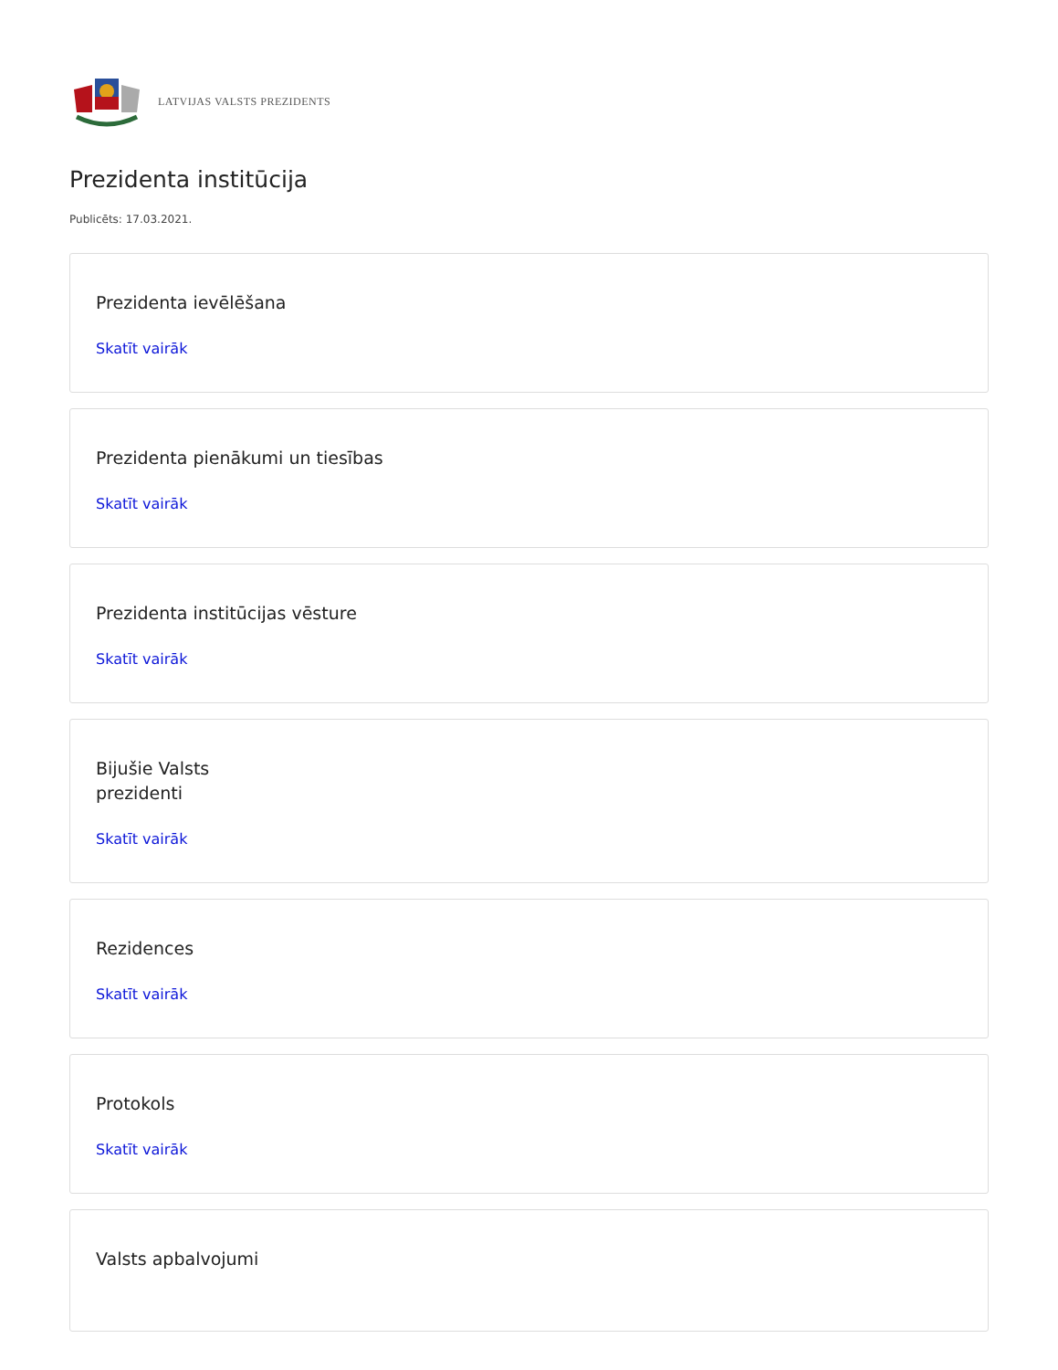LATVIJAS VALSTS PREZIDENTS
Prezidenta institūcija
Publicēts: 17.03.2021.
Prezidenta ievēlēšana
Skatīt vairāk
Prezidenta pienākumi un tiesības
Skatīt vairāk
Prezidenta institūcijas vēsture
Skatīt vairāk
Bijušie Valsts
prezidenti
Skatīt vairāk
Rezidences
Skatīt vairāk
Protokols
Skatīt vairāk
Valsts apbalvojumi